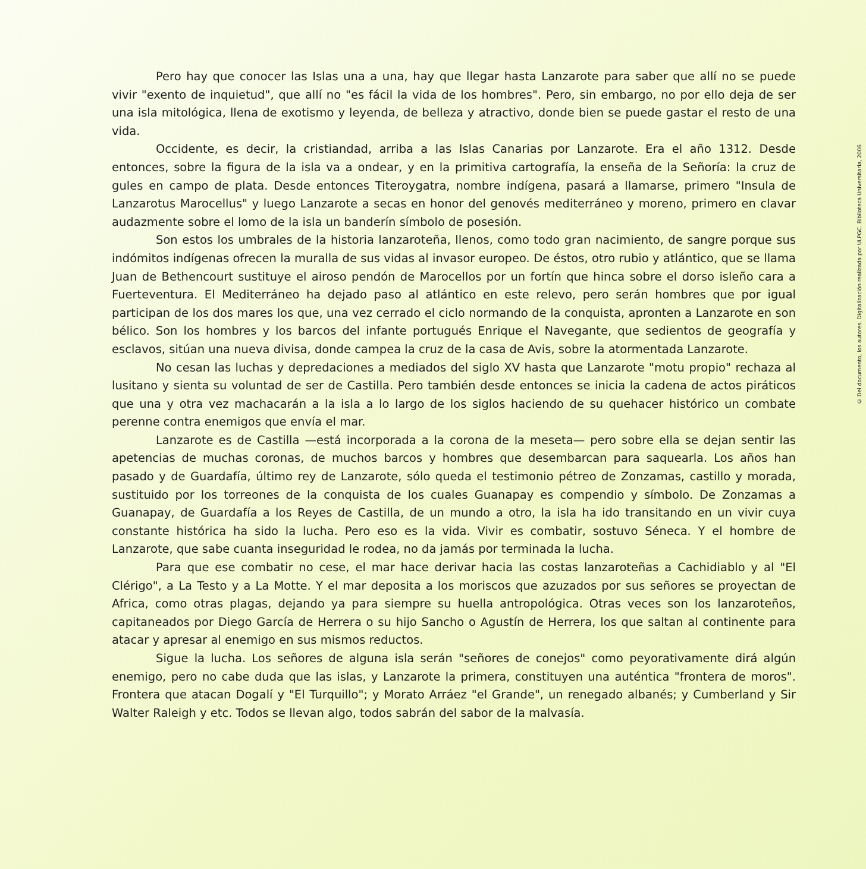Pero hay que conocer las Islas una a una, hay que llegar hasta Lanzarote para saber que allí no se puede vivir "exento de inquietud", que allí no "es fácil la vida de los hombres". Pero, sin embargo, no por ello deja de ser una isla mitológica, llena de exotismo y leyenda, de belleza y atractivo, donde bien se puede gastar el resto de una vida.
Occidente, es decir, la cristiandad, arriba a las Islas Canarias por Lanzarote. Era el año 1312. Desde entonces, sobre la figura de la isla va a ondear, y en la primitiva cartografía, la enseña de la Señoría: la cruz de gules en campo de plata. Desde entonces Titeroygatra, nombre indígena, pasará a llamarse, primero "Insula de Lanzarotus Marocellus" y luego Lanzarote a secas en honor del genovés mediterráneo y moreno, primero en clavar audazmente sobre el lomo de la isla un banderín símbolo de posesión.
Son estos los umbrales de la historia lanzaroteña, llenos, como todo gran nacimiento, de sangre porque sus indómitos indígenas ofrecen la muralla de sus vidas al invasor europeo. De éstos, otro rubio y atlántico, que se llama Juan de Bethencourt sustituye el airoso pendón de Marocellos por un fortín que hinca sobre el dorso isleño cara a Fuerteventura. El Mediterráneo ha dejado paso al atlántico en este relevo, pero serán hombres que por igual participan de los dos mares los que, una vez cerrado el ciclo normando de la conquista, apronten a Lanzarote en son bélico. Son los hombres y los barcos del infante portugués Enrique el Navegante, que sedientos de geografía y esclavos, sitúan una nueva divisa, donde campea la cruz de la casa de Avis, sobre la atormentada Lanzarote.
No cesan las luchas y depredaciones a mediados del siglo XV hasta que Lanzarote "motu propio" rechaza al lusitano y sienta su voluntad de ser de Castilla. Pero también desde entonces se inicia la cadena de actos piráticos que una y otra vez machacarán a la isla a lo largo de los siglos haciendo de su quehacer histórico un combate perenne contra enemigos que envía el mar.
Lanzarote es de Castilla —está incorporada a la corona de la meseta— pero sobre ella se dejan sentir las apetencias de muchas coronas, de muchos barcos y hombres que desembarcan para saquearla. Los años han pasado y de Guardafía, último rey de Lanzarote, sólo queda el testimonio pétreo de Zonzamas, castillo y morada, sustituido por los torreones de la conquista de los cuales Guanapay es compendio y símbolo. De Zonzamas a Guanapay, de Guardafía a los Reyes de Castilla, de un mundo a otro, la isla ha ido transitando en un vivir cuya constante histórica ha sido la lucha. Pero eso es la vida. Vivir es combatir, sostuvo Séneca. Y el hombre de Lanzarote, que sabe cuanta inseguridad le rodea, no da jamás por terminada la lucha.
Para que ese combatir no cese, el mar hace derivar hacia las costas lanzaroteñas a Cachidiablo y al "El Clérigo", a La Testo y a La Motte. Y el mar deposita a los moriscos que azuzados por sus señores se proyectan de Africa, como otras plagas, dejando ya para siempre su huella antropológica. Otras veces son los lanzaroteños, capitaneados por Diego García de Herrera o su hijo Sancho o Agustín de Herrera, los que saltan al continente para atacar y apresar al enemigo en sus mismos reductos.
Sigue la lucha. Los señores de alguna isla serán "señores de conejos" como peyorativamente dirá algún enemigo, pero no cabe duda que las islas, y Lanzarote la primera, constituyen una auténtica "frontera de moros". Frontera que atacan Dogalí y "El Turquillo"; y Morato Arráez "el Grande", un renegado albanés; y Cumberland y Sir Walter Raleigh y etc. Todos se llevan algo, todos sabrán del sabor de la malvasía.
© Del documento, los autores. Digitalización realizada por ULPGC. Biblioteca Universitaria, 2006